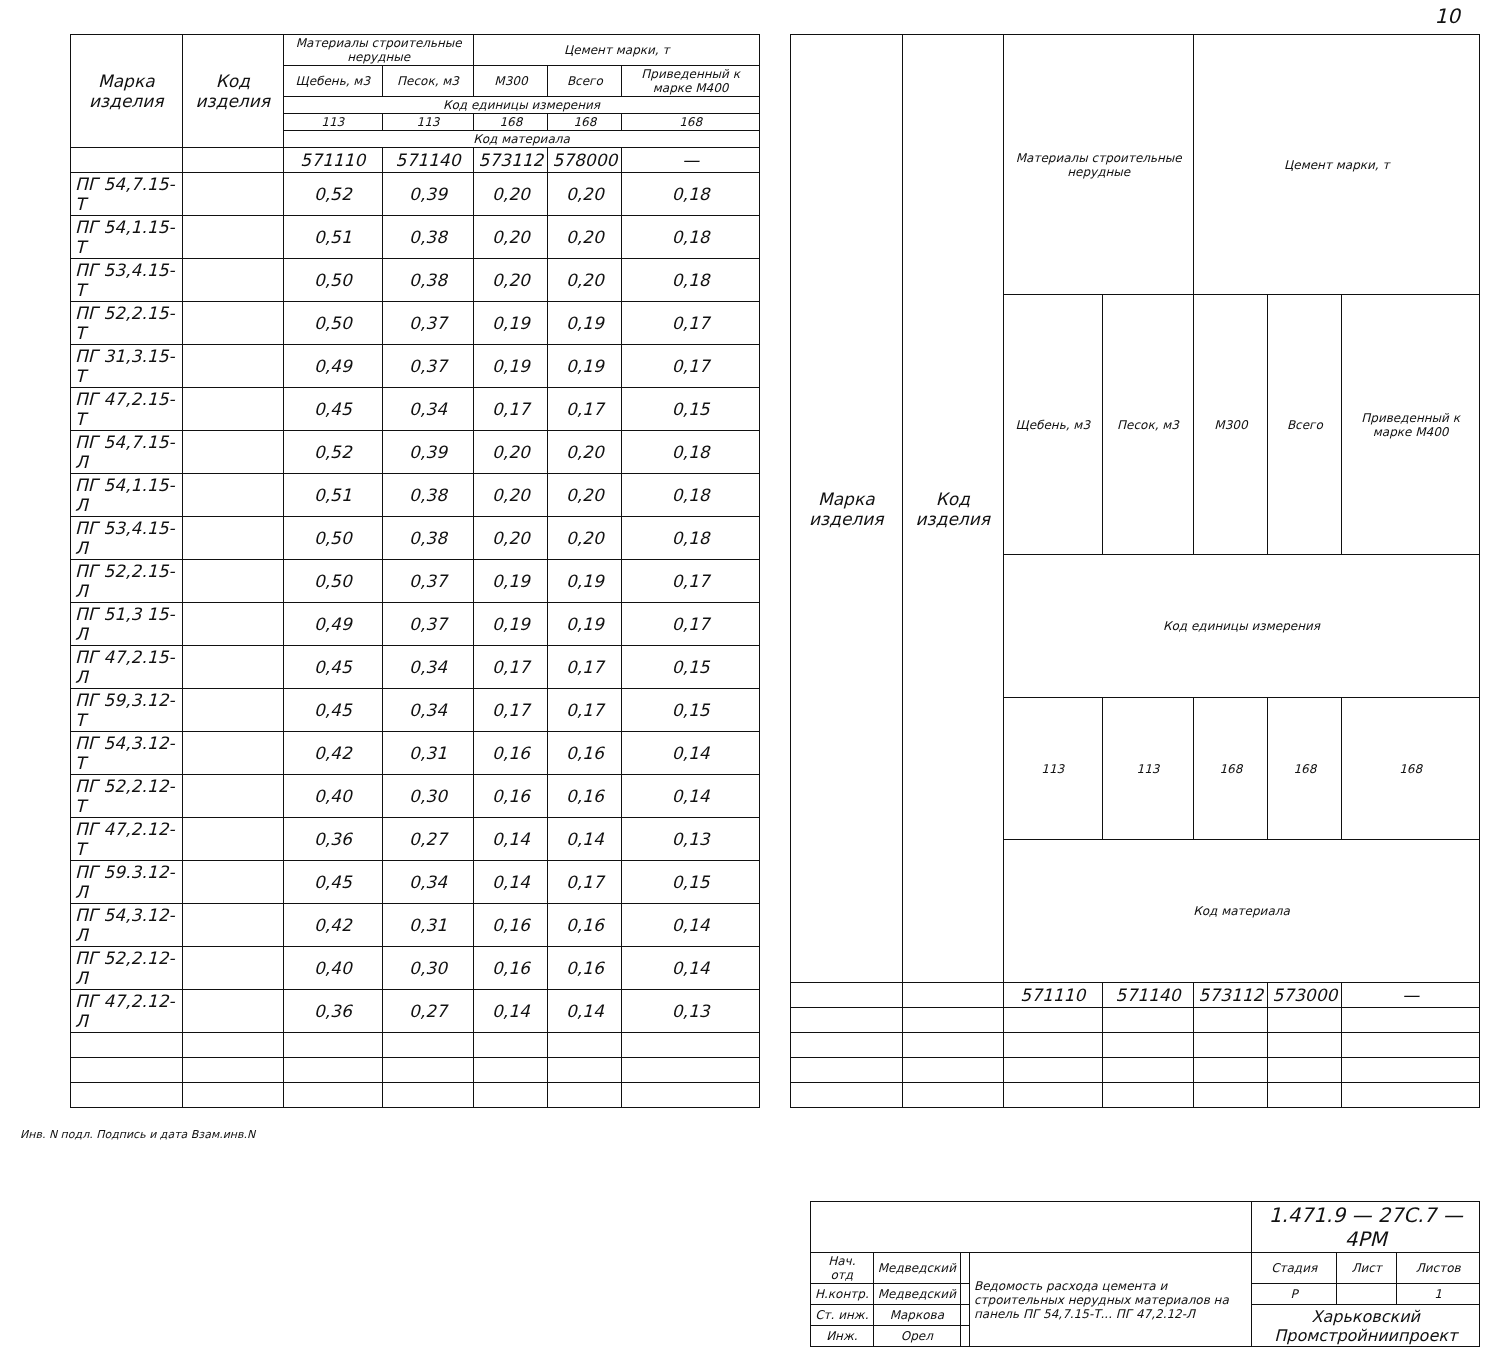10
| Марка изделия | Код изделия | Материалы строительные нерудные | | Цемент марки, т | | |
| --- | --- | --- | --- | --- | --- | --- |
| | | Щебень, м3 | Песок, м3 | М300 | Всего | Приведенный к марке М400 |
| | | Код единицы измерения | | | | |
| | | 113 | 113 | 168 | 168 | 168 |
| | | Код материала | | | | |
| | | 571110 | 571140 | 573112 | 578000 | — |
| ПГ 54,7.15-Т | | 0,52 | 0,39 | 0,20 | 0,20 | 0,18 |
| ПГ 54,1.15-Т | | 0,51 | 0,38 | 0,20 | 0,20 | 0,18 |
| ПГ 53,4.15-Т | | 0,50 | 0,38 | 0,20 | 0,20 | 0,18 |
| ПГ 52,2.15-Т | | 0,50 | 0,37 | 0,19 | 0,19 | 0,17 |
| ПГ 31,3.15-Т | | 0,49 | 0,37 | 0,19 | 0,19 | 0,17 |
| ПГ 47,2.15-Т | | 0,45 | 0,34 | 0,17 | 0,17 | 0,15 |
| ПГ 54,7.15-Л | | 0,52 | 0,39 | 0,20 | 0,20 | 0,18 |
| ПГ 54,1.15-Л | | 0,51 | 0,38 | 0,20 | 0,20 | 0,18 |
| ПГ 53,4.15-Л | | 0,50 | 0,38 | 0,20 | 0,20 | 0,18 |
| ПГ 52,2.15-Л | | 0,50 | 0,37 | 0,19 | 0,19 | 0,17 |
| ПГ 51,3 15-Л | | 0,49 | 0,37 | 0,19 | 0,19 | 0,17 |
| ПГ 47,2.15-Л | | 0,45 | 0,34 | 0,17 | 0,17 | 0,15 |
| ПГ 59,3.12-Т | | 0,45 | 0,34 | 0,17 | 0,17 | 0,15 |
| ПГ 54,3.12-Т | | 0,42 | 0,31 | 0,16 | 0,16 | 0,14 |
| ПГ 52,2.12-Т | | 0,40 | 0,30 | 0,16 | 0,16 | 0,14 |
| ПГ 47,2.12-Т | | 0,36 | 0,27 | 0,14 | 0,14 | 0,13 |
| ПГ 59.3.12-Л | | 0,45 | 0,34 | 0,14 | 0,17 | 0,15 |
| ПГ 54,3.12-Л | | 0,42 | 0,31 | 0,16 | 0,16 | 0,14 |
| ПГ 52,2.12-Л | | 0,40 | 0,30 | 0,16 | 0,16 | 0,14 |
| ПГ 47,2.12-Л | | 0,36 | 0,27 | 0,14 | 0,14 | 0,13 |
| Марка изделия | Код изделия | Материалы строительные нерудные | | Цемент марки, т | | |
| --- | --- | --- | --- | --- | --- | --- |
| | | Щебень, м3 | Песок, м3 | М300 | Всего | Приведенный к марке М400 |
| | | Код единицы измерения | | | | |
| | | 113 | 113 | 168 | 168 | 168 |
| | | Код материала | | | | |
| | | 571110 | 571140 | 573112 | 573000 | — |
Инв. N подл. Подпись и дата Взам.инв.N
| | | | | 1.471.9 — 27С.7 — 4РМ | | |
| Нач. отд | Медведский | | Ведомость расхода цемента и строительных нерудных материалов на панель ПГ 54,7.15-Т... ПГ 47,2.12-Л | Стадия | Лист | Листов |
| Н.контр. | Медведский | | | Р | | 1 |
| Ст. инж. | Маркова | | | Харьковский Промстройниипроект | | |
| Инж. | Орел | | | | | |